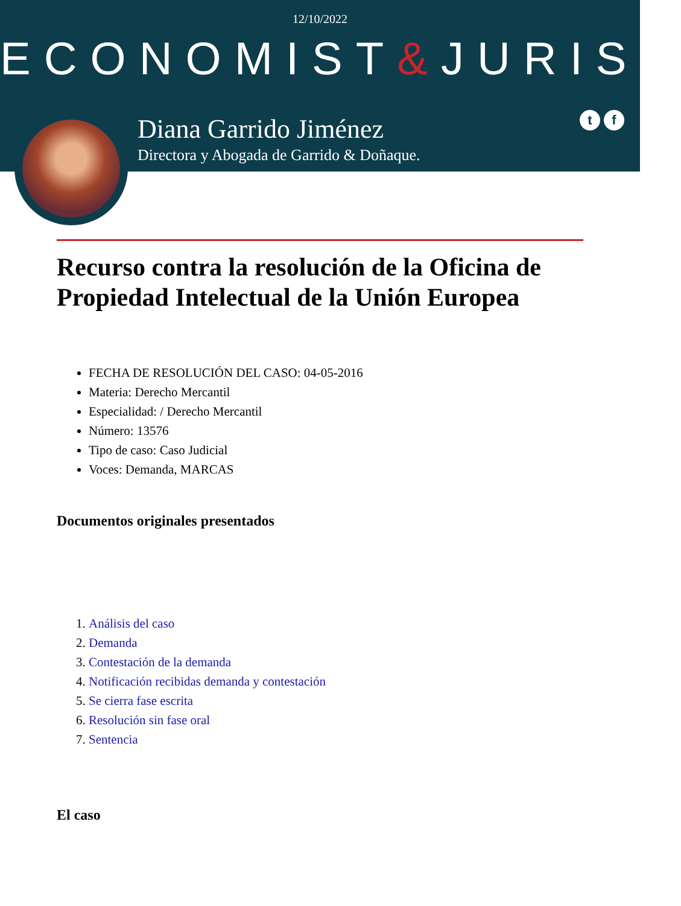12/10/2022
ECONOMIST&JURIST
Diana Garrido Jiménez
Directora y Abogada de Garrido & Doñaque.
t f
Recurso contra la resolución de la Oficina de Propiedad Intelectual de la Unión Europea
FECHA DE RESOLUCIÓN DEL CASO: 04-05-2016
Materia: Derecho Mercantil
Especialidad: / Derecho Mercantil
Número: 13576
Tipo de caso: Caso Judicial
Voces: Demanda, MARCAS
Documentos originales presentados
1. Análisis del caso
2. Demanda
3. Contestación de la demanda
4. Notificación recibidas demanda y contestación
5. Se cierra fase escrita
6. Resolución sin fase oral
7. Sentencia
El caso